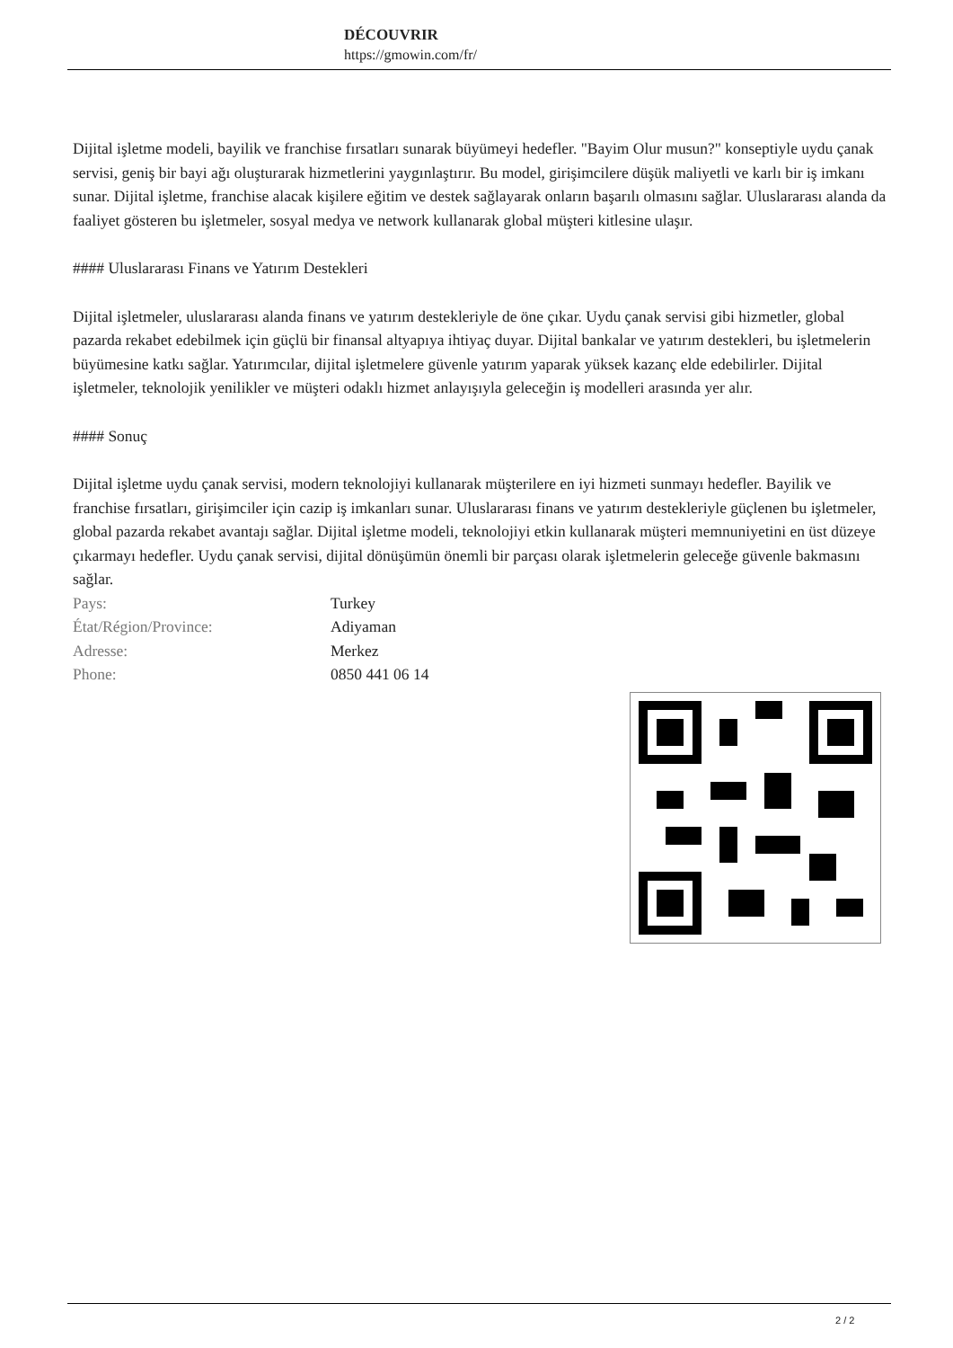DÉCOUVRIR
https://gmowin.com/fr/
Dijital işletme modeli, bayilik ve franchise fırsatları sunarak büyümeyi hedefler. "Bayim Olur musun?" konseptiyle uydu çanak servisi, geniş bir bayi ağı oluşturarak hizmetlerini yaygınlaştırır. Bu model, girişimcilere düşük maliyetli ve karlı bir iş imkanı sunar. Dijital işletme, franchise alacak kişilere eğitim ve destek sağlayarak onların başarılı olmasını sağlar. Uluslararası alanda da faaliyet gösteren bu işletmeler, sosyal medya ve network kullanarak global müşteri kitlesine ulaşır.
#### Uluslararası Finans ve Yatırım Destekleri
Dijital işletmeler, uluslararası alanda finans ve yatırım destekleriyle de öne çıkar. Uydu çanak servisi gibi hizmetler, global pazarda rekabet edebilmek için güçlü bir finansal altyapıya ihtiyaç duyar. Dijital bankalar ve yatırım destekleri, bu işletmelerin büyümesine katkı sağlar. Yatırımcılar, dijital işletmelere güvenle yatırım yaparak yüksek kazanç elde edebilirler. Dijital işletmeler, teknolojik yenilikler ve müşteri odaklı hizmet anlayışıyla geleceğin iş modelleri arasında yer alır.
#### Sonuç
Dijital işletme uydu çanak servisi, modern teknolojiyi kullanarak müşterilere en iyi hizmeti sunmayı hedefler. Bayilik ve franchise fırsatları, girişimciler için cazip iş imkanları sunar. Uluslararası finans ve yatırım destekleriyle güçlenen bu işletmeler, global pazarda rekabet avantajı sağlar. Dijital işletme modeli, teknolojiyi etkin kullanarak müşteri memnuniyetini en üst düzeye çıkarmayı hedefler. Uydu çanak servisi, dijital dönüşümün önemli bir parçası olarak işletmelerin geleceğe güvenle bakmasını sağlar.
| Pays: | Turkey |
| État/Région/Province: | Adiyaman |
| Adresse: | Merkez |
| Phone: | 0850 441 06 14 |
2 / 2